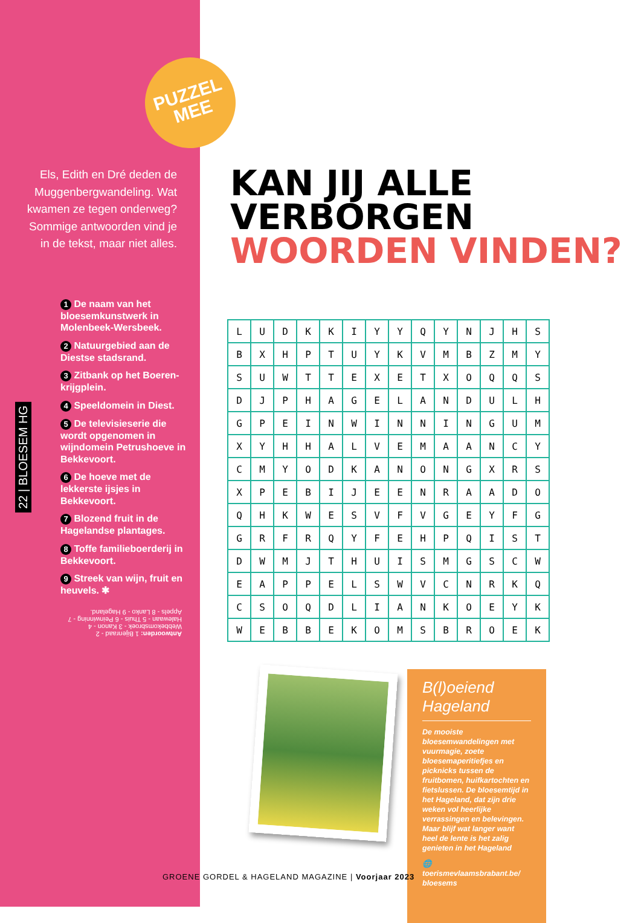22 | BLOESEM HG
PUZZEL
MEE
Els, Edith en Dré deden de Muggenbergwandeling. Wat kwamen ze tegen onderweg? Sommige antwoorden vind je in de tekst, maar niet alles.
1 De naam van het bloesemkunstwerk in Molenbeek-Wersbeek.
2 Natuurgebied aan de Diestse stadsrand.
3 Zitbank op het Boeren-krijgplein.
4 Speeldomein in Diest.
5 De televisieserie die wordt opgenomen in wijndomein Petrushoeve in Bekkevoort.
6 De hoeve met de lekkerste ijsjes in Bekkevoort.
7 Blozend fruit in de Hagelandse plantages.
8 Toffe familieboerderij in Bekkevoort.
9 Streek van wijn, fruit en heuvels. ✱
Antwoorden: 1 Bijenraad - 2 Webbekomsbroek - 3 Kanon - 4 Halewaan - 5 Thuis - 6 Peinwinning - 7 Appels - 8 Lanko - 9 Hageland.
KAN JIJ ALLE
VERBORGEN
WOORDEN VINDEN?
| L | U | D | K | K | I | Y | Y | Q | Y | N | J | H | S |
| B | X | H | P | T | U | Y | K | V | M | B | Z | M | Y |
| S | U | W | T | T | E | X | E | T | X | O | Q | Q | S |
| D | J | P | H | A | G | E | L | A | N | D | U | L | H |
| G | P | E | I | N | W | I | N | N | I | N | G | U | M |
| X | Y | H | H | A | L | V | E | M | A | A | N | C | Y |
| C | M | Y | O | D | K | A | N | O | N | G | X | R | S |
| X | P | E | B | I | J | E | E | N | R | A | A | D | O |
| Q | H | K | W | E | S | V | F | V | G | E | Y | F | G |
| G | R | F | R | Q | Y | F | E | H | P | Q | I | S | T |
| D | W | M | J | T | H | U | I | S | M | G | S | C | W |
| E | A | P | P | E | L | S | W | V | C | N | R | K | Q |
| C | S | O | Q | D | L | I | A | N | K | O | E | Y | K |
| W | E | B | B | E | K | O | M | S | B | R | O | E | K |
B(l)oeiend Hageland
De mooiste bloesemwandelingen met vuurmagie, zoete bloesemaperitiefjes en picknicks tussen de fruitbomen, huifkartochten en fietslussen. De bloesemtijd in het Hageland, dat zijn drie weken vol heerlijke verrassingen en belevingen. Maar blijf wat langer want heel de lente is het zalig genieten in het Hageland
🌐 toerismevlaamsbrabant.be/ bloesems
GROENE GORDEL & HAGELAND MAGAZINE | Voorjaar 2023